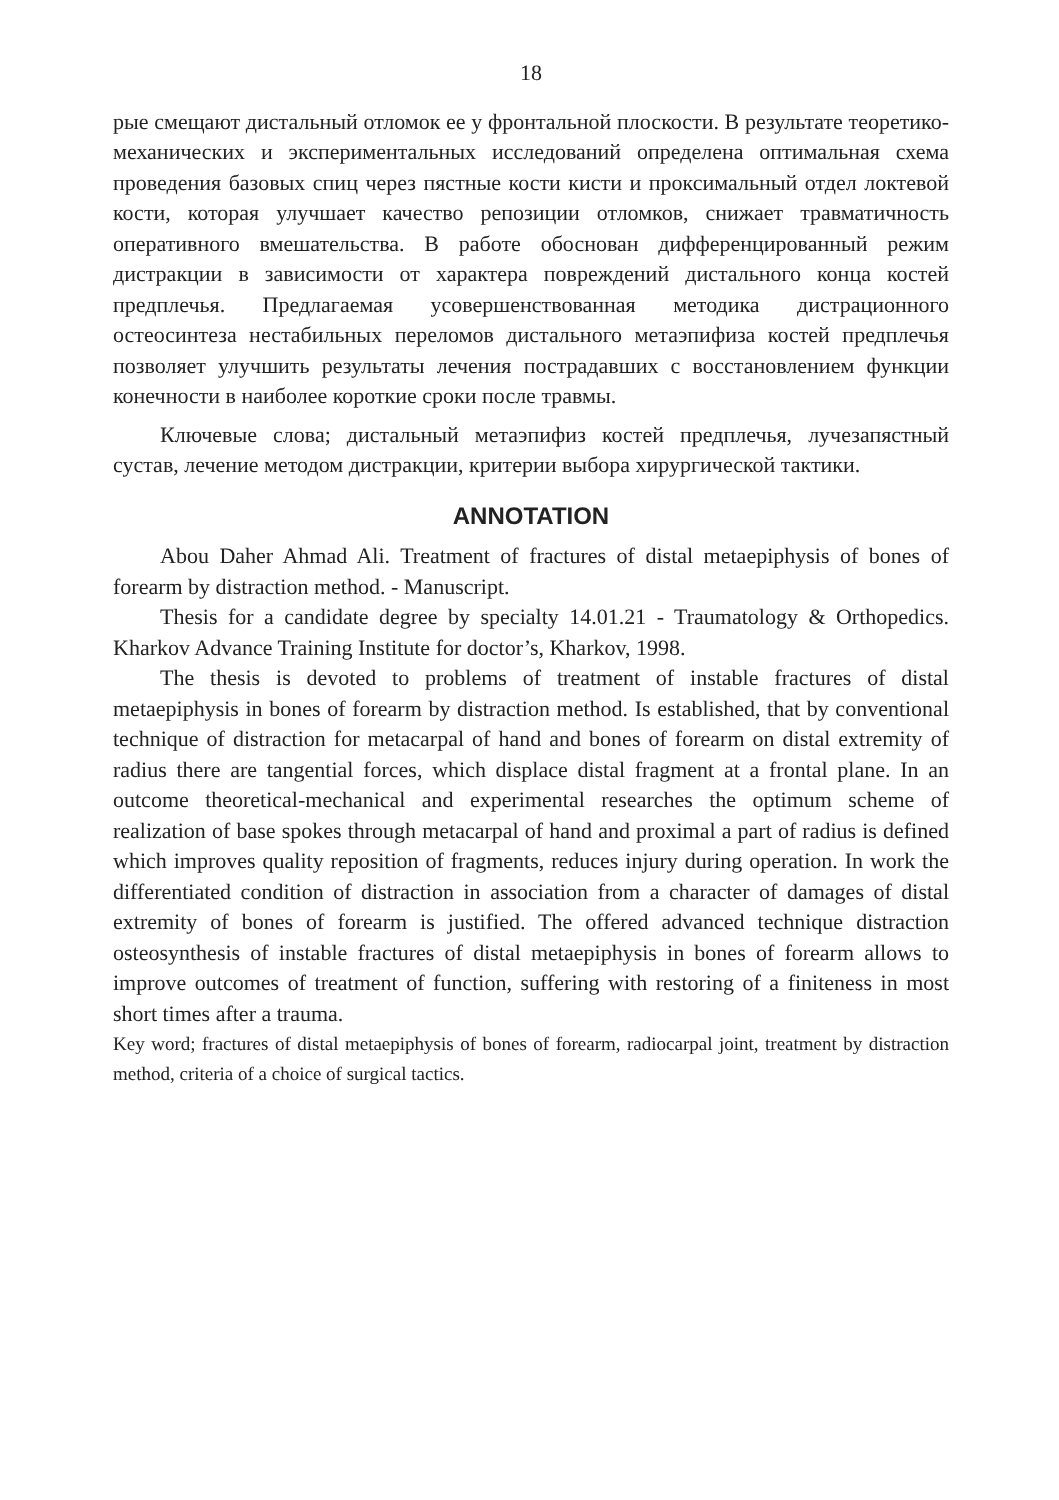18
рые смещают дистальный отломок ее у фронтальной плоскости. В результате теоретико-механических и экспериментальных исследований определена оптимальная схема проведения базовых спиц через пястные кости кисти и проксимальный отдел локтевой кости, которая улучшает качество репозиции отломков, снижает травматичность оперативного вмешательства. В работе обоснован дифференцированный режим дистракции в зависимости от характера повреждений дистального конца костей предплечья. Предлагаемая усовершенствованная методика дистрационного остеосинтеза нестабильных переломов дистального метаэпифиза костей предплечья позволяет улучшить результаты лечения пострадавших с восстановлением функции конечности в наиболее короткие сроки после травмы.
Ключевые слова; дистальный метаэпифиз костей предплечья, лучезапястный сустав, лечение методом дистракции, критерии выбора хирургической тактики.
ANNOTATION
Abou Daher Ahmad Ali. Treatment of fractures of distal metaepiphysis of bones of forearm by distraction method. - Manuscript.
Thesis for a candidate degree by specialty 14.01.21 - Traumatology & Orthopedics. Kharkov Advance Training Institute for doctor’s, Kharkov, 1998.
The thesis is devoted to problems of treatment of instable fractures of distal metaepiphysis in bones of forearm by distraction method. Is established, that by conventional technique of distraction for metacarpal of hand and bones of forearm on distal extremity of radius there are tangential forces, which displace distal fragment at a frontal plane. In an outcome theoretical-mechanical and experimental researches the optimum scheme of realization of base spokes through metacarpal of hand and proximal a part of radius is defined which improves quality reposition of fragments, reduces injury during operation. In work the differentiated condition of distraction in association from a character of damages of distal extremity of bones of forearm is justified. The offered advanced technique distraction osteosynthesis of instable fractures of distal metaepiphysis in bones of forearm allows to improve outcomes of treatment of function, suffering with restoring of a finiteness in most short times after a trauma.
Key word; fractures of distal metaepiphysis of bones of forearm, radiocarpal joint, treatment by distraction method, criteria of a choice of surgical tactics.